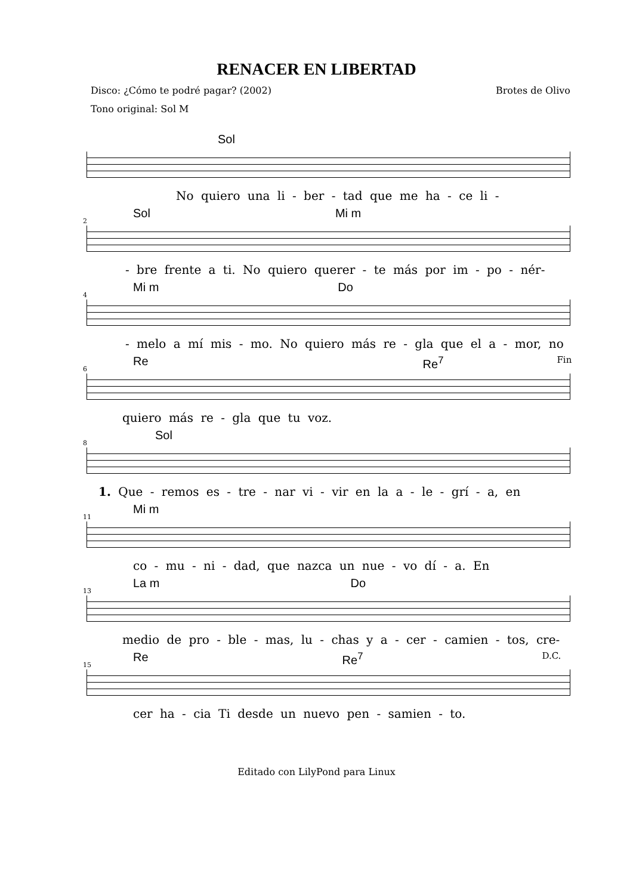RENACER EN LIBERTAD
Disco: ¿Cómo te podré pagar? (2002) Brotes de Olivo
Tono original: Sol M
Sol
No quiero una li - ber - tad que me ha - ce li -
2
Sol Mi m
- bre frente a ti. No quiero querer - te más por im - po - nér-
4
Mi m Do
- melo a mí mis - mo. No quiero más re - gla que el a - mor, no
6
Re Re<sup>7</sup> Fin
quiero más re - gla que tu voz.
8
Sol
1. Que - remos es - tre - nar vi - vir en la a - le - grí - a, en
11
Mi m
co - mu - ni - dad, que nazca un nue - vo dí - a. En
13
La m Do
medio de pro - ble - mas, lu - chas y a - cer - camien - tos, cre-
15
Re Re<sup>7</sup> D.C.
cer ha - cia Ti desde un nuevo pen - samien - to.
Editado con LilyPond para Linux